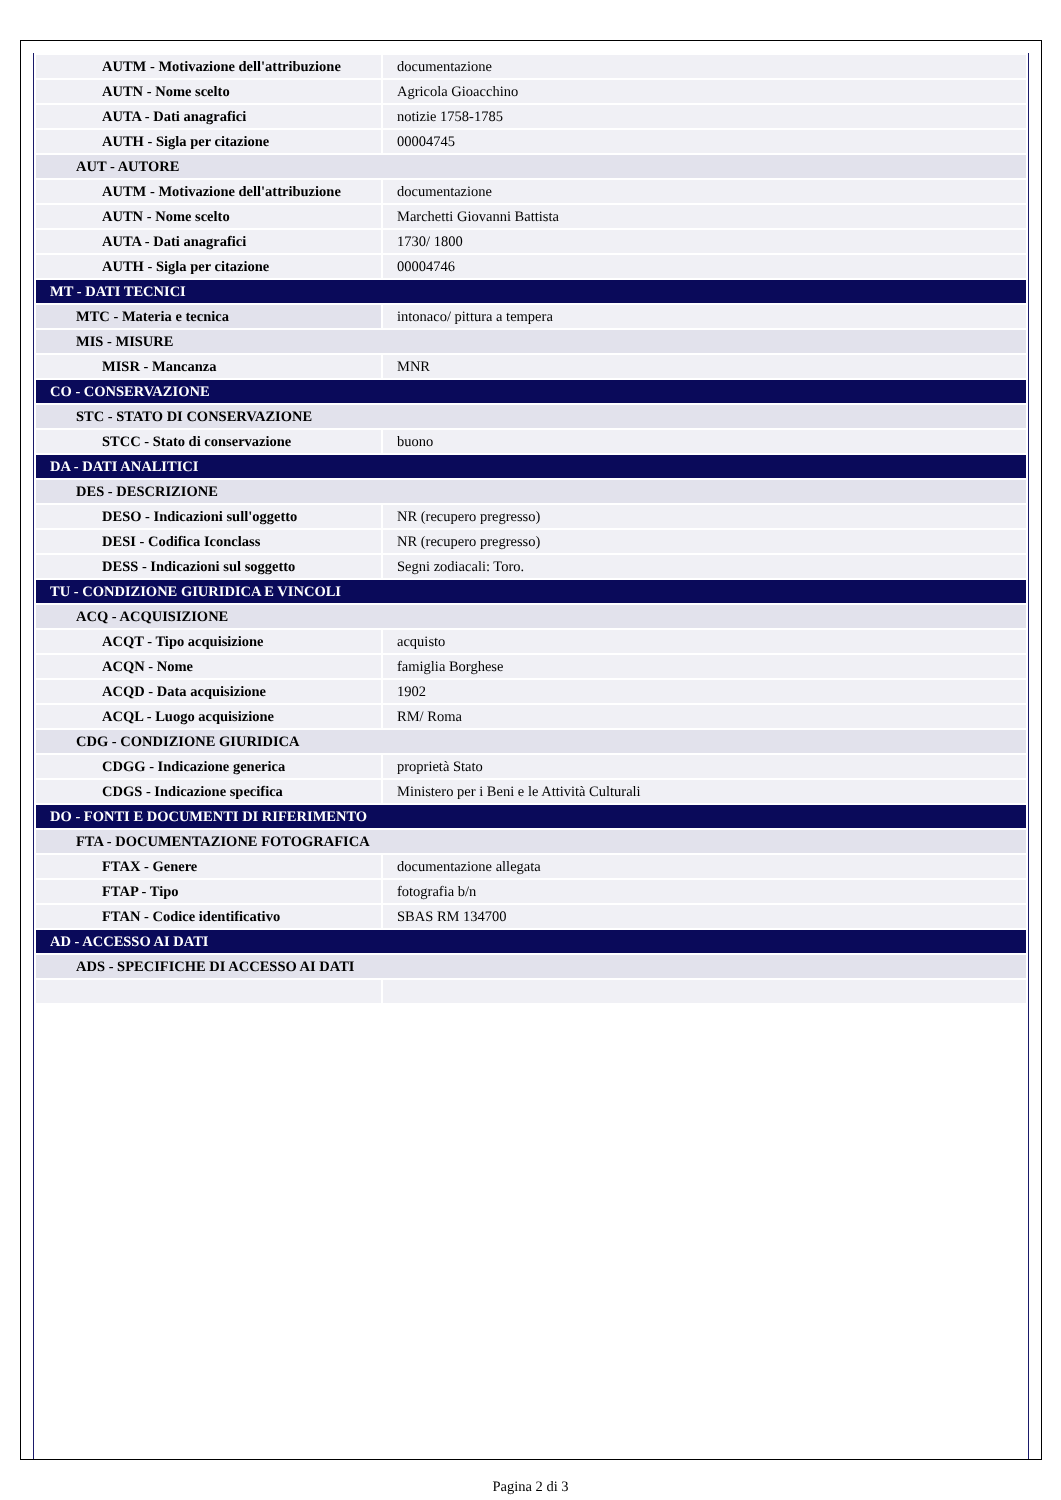| AUTM - Motivazione dell'attribuzione | documentazione |
| AUTN - Nome scelto | Agricola Gioacchino |
| AUTA - Dati anagrafici | notizie 1758-1785 |
| AUTH - Sigla per citazione | 00004745 |
| AUT - AUTORE | |
| AUTM - Motivazione dell'attribuzione | documentazione |
| AUTN - Nome scelto | Marchetti Giovanni Battista |
| AUTA - Dati anagrafici | 1730/ 1800 |
| AUTH - Sigla per citazione | 00004746 |
| MT - DATI TECNICI | |
| MTC - Materia e tecnica | intonaco/ pittura a tempera |
| MIS - MISURE | |
| MISR - Mancanza | MNR |
| CO - CONSERVAZIONE | |
| STC - STATO DI CONSERVAZIONE | |
| STCC - Stato di conservazione | buono |
| DA - DATI ANALITICI | |
| DES - DESCRIZIONE | |
| DESO - Indicazioni sull'oggetto | NR (recupero pregresso) |
| DESI - Codifica Iconclass | NR (recupero pregresso) |
| DESS - Indicazioni sul soggetto | Segni zodiacali: Toro. |
| TU - CONDIZIONE GIURIDICA E VINCOLI | |
| ACQ - ACQUISIZIONE | |
| ACQT - Tipo acquisizione | acquisto |
| ACQN - Nome | famiglia Borghese |
| ACQD - Data acquisizione | 1902 |
| ACQL - Luogo acquisizione | RM/ Roma |
| CDG - CONDIZIONE GIURIDICA | |
| CDGG - Indicazione generica | proprietà Stato |
| CDGS - Indicazione specifica | Ministero per i Beni e le Attività Culturali |
| DO - FONTI E DOCUMENTI DI RIFERIMENTO | |
| FTA - DOCUMENTAZIONE FOTOGRAFICA | |
| FTAX - Genere | documentazione allegata |
| FTAP - Tipo | fotografia b/n |
| FTAN - Codice identificativo | SBAS RM 134700 |
| AD - ACCESSO AI DATI | |
| ADS - SPECIFICHE DI ACCESSO AI DATI | |
Pagina 2 di 3